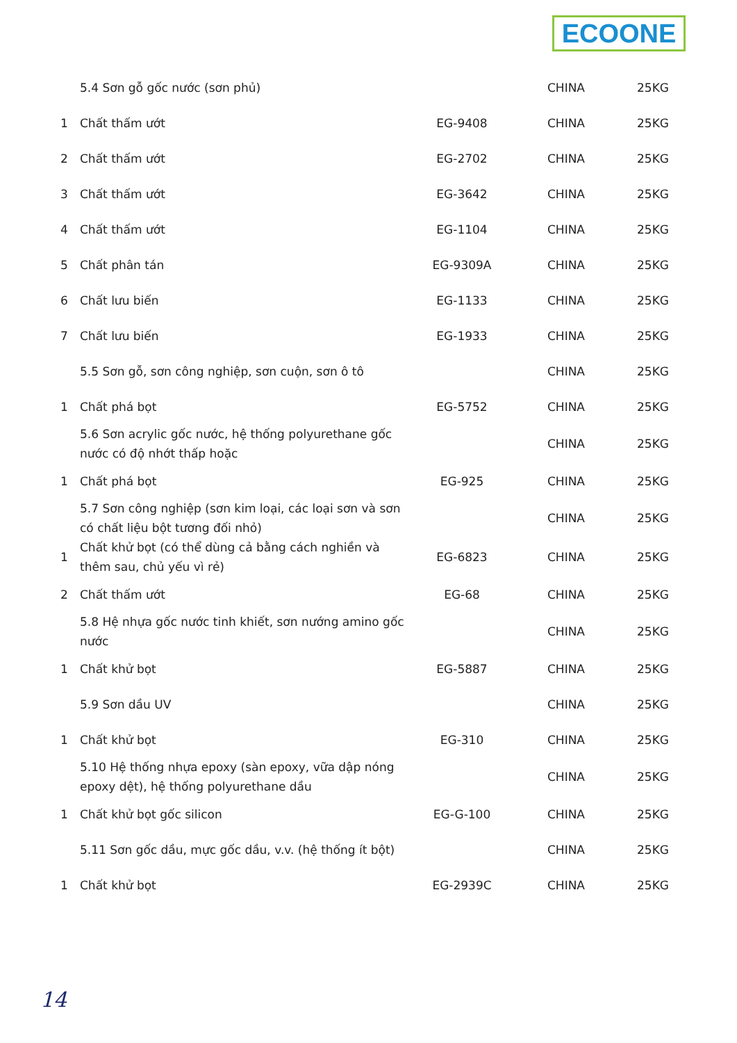ECOONE
| | 5.4 Sơn gỗ gốc nước (sơn phủ) | | CHINA | 25KG |
| 1 | Chất thấm ướt | EG-9408 | CHINA | 25KG |
| 2 | Chất thấm ướt | EG-2702 | CHINA | 25KG |
| 3 | Chất thấm ướt | EG-3642 | CHINA | 25KG |
| 4 | Chất thấm ướt | EG-1104 | CHINA | 25KG |
| 5 | Chất phân tán | EG-9309A | CHINA | 25KG |
| 6 | Chất lưu biến | EG-1133 | CHINA | 25KG |
| 7 | Chất lưu biến | EG-1933 | CHINA | 25KG |
| | 5.5 Sơn gỗ, sơn công nghiệp, sơn cuộn, sơn ô tô | | CHINA | 25KG |
| 1 | Chất phá bọt | EG-5752 | CHINA | 25KG |
| | 5.6 Sơn acrylic gốc nước, hệ thống polyurethane gốc nước có độ nhớt thấp hoặc | | CHINA | 25KG |
| 1 | Chất phá bọt | EG-925 | CHINA | 25KG |
| | 5.7 Sơn công nghiệp (sơn kim loại, các loại sơn và sơn có chất liệu bột tương đối nhỏ) | | CHINA | 25KG |
| 1 | Chất khử bọt (có thể dùng cả bằng cách nghiền và thêm sau, chủ yếu vì rẻ) | EG-6823 | CHINA | 25KG |
| 2 | Chất thấm ướt | EG-68 | CHINA | 25KG |
| | 5.8 Hệ nhựa gốc nước tinh khiết, sơn nướng amino gốc nước | | CHINA | 25KG |
| 1 | Chất khử bọt | EG-5887 | CHINA | 25KG |
| | 5.9 Sơn dầu UV | | CHINA | 25KG |
| 1 | Chất khử bọt | EG-310 | CHINA | 25KG |
| | 5.10 Hệ thống nhựa epoxy (sàn epoxy, vữa dập nóng epoxy dệt), hệ thống polyurethane dầu | | CHINA | 25KG |
| 1 | Chất khử bọt gốc silicon | EG-G-100 | CHINA | 25KG |
| | 5.11 Sơn gốc dầu, mực gốc dầu, v.v. (hệ thống ít bột) | | CHINA | 25KG |
| 1 | Chất khử bọt | EG-2939C | CHINA | 25KG |
14